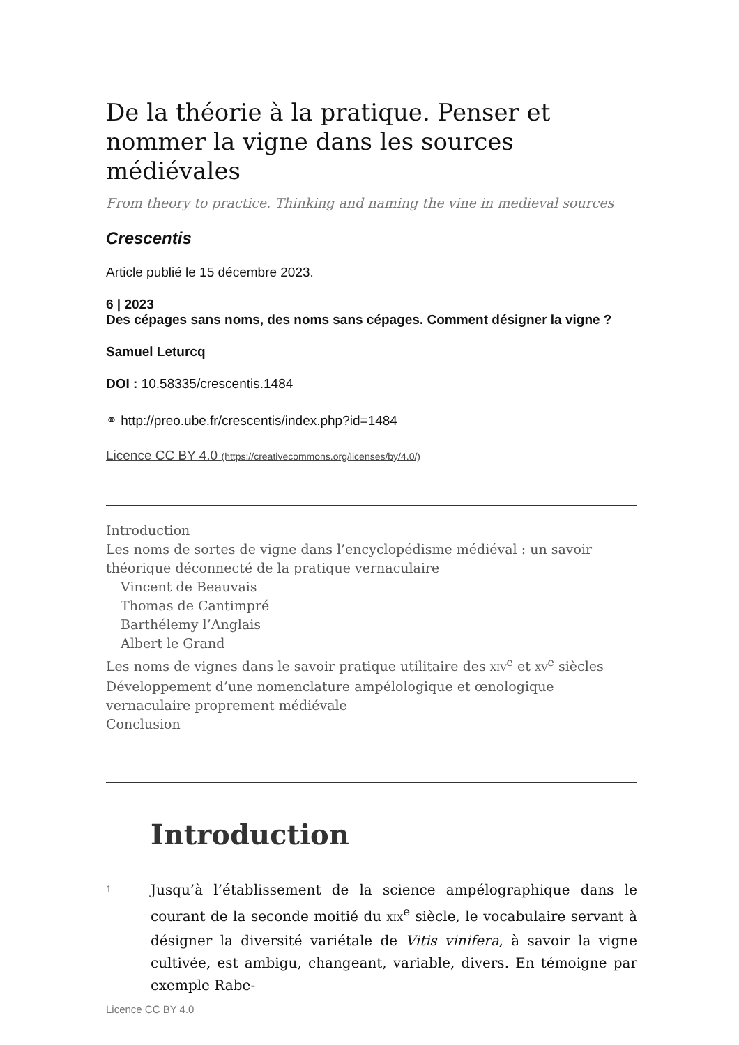De la théorie à la pratique. Penser et nommer la vigne dans les sources médiévales
From theory to practice. Thinking and naming the vine in medieval sources
Crescentis
Article publié le 15 décembre 2023.
6 | 2023
Des cépages sans noms, des noms sans cépages. Comment désigner la vigne ?
Samuel Leturcq
DOI : 10.58335/crescentis.1484
⚭ http://preo.ube.fr/crescentis/index.php?id=1484
Licence CC BY 4.0 (https://creativecommons.org/licenses/by/4.0/)
Introduction
Les noms de sortes de vigne dans l’encyclopédisme médiéval : un savoir théorique déconnecté de la pratique vernaculaire
Vincent de Beauvais
Thomas de Cantimpré
Barthélemy l’Anglais
Albert le Grand
Les noms de vignes dans le savoir pratique utilitaire des XIV<sup>e</sup> et XV<sup>e</sup> siècles
Développement d’une nomenclature ampélologique et œnologique vernaculaire proprement médiévale
Conclusion
Introduction
1
Jusqu’à l’établissement de la science ampélographique dans le courant de la seconde moitié du XIX<sup>e</sup> siècle, le vocabulaire servant à désigner la diversité variétale de Vitis vinifera, à savoir la vigne cultivée, est ambigu, changeant, variable, divers. En témoigne par exemple Rabe-
Licence CC BY 4.0